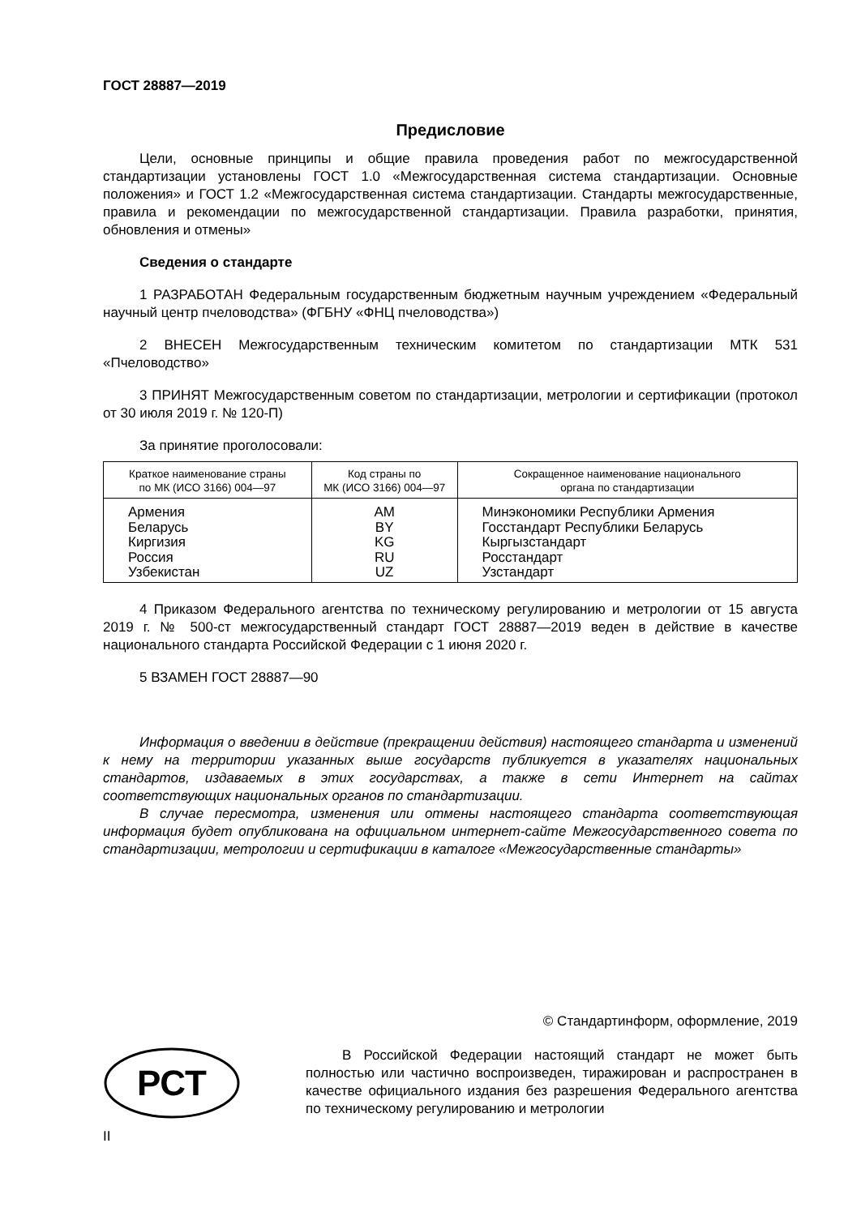ГОСТ 28887—2019
Предисловие
Цели, основные принципы и общие правила проведения работ по межгосударственной стандартизации установлены ГОСТ 1.0 «Межгосударственная система стандартизации. Основные положения» и ГОСТ 1.2 «Межгосударственная система стандартизации. Стандарты межгосударственные, правила и рекомендации по межгосударственной стандартизации. Правила разработки, принятия, обновления и отмены»
Сведения о стандарте
1 РАЗРАБОТАН Федеральным государственным бюджетным научным учреждением «Федеральный научный центр пчеловодства» (ФГБНУ «ФНЦ пчеловодства»)
2 ВНЕСЕН Межгосударственным техническим комитетом по стандартизации МТК 531 «Пчеловодство»
3 ПРИНЯТ Межгосударственным советом по стандартизации, метрологии и сертификации (протокол от 30 июля 2019 г. № 120-П)
За принятие проголосовали:
| Краткое наименование страны по МК (ИСО 3166) 004—97 | Код страны по МК (ИСО 3166) 004—97 | Сокращенное наименование национального органа по стандартизации |
| --- | --- | --- |
| Армения | AM | Минэкономики Республики Армения |
| Беларусь | BY | Госстандарт Республики Беларусь |
| Киргизия | KG | Кыргызстандарт |
| Россия | RU | Росстандарт |
| Узбекистан | UZ | Узстандарт |
4 Приказом Федерального агентства по техническому регулированию и метрологии от 15 августа 2019 г. № 500-ст межгосударственный стандарт ГОСТ 28887—2019 веден в действие в качестве национального стандарта Российской Федерации с 1 июня 2020 г.
5 ВЗАМЕН ГОСТ 28887—90
Информация о введении в действие (прекращении действия) настоящего стандарта и изменений к нему на территории указанных выше государств публикуется в указателях национальных стандартов, издаваемых в этих государствах, а также в сети Интернет на сайтах соответствующих национальных органов по стандартизации.
В случае пересмотра, изменения или отмены настоящего стандарта соответствующая информация будет опубликована на официальном интернет-сайте Межгосударственного совета по стандартизации, метрологии и сертификации в каталоге «Межгосударственные стандарты»
© Стандартинформ, оформление, 2019
РСТ
В Российской Федерации настоящий стандарт не может быть полностью или частично воспроизведен, тиражирован и распространен в качестве официального издания без разрешения Федерального агентства по техническому регулированию и метрологии
II